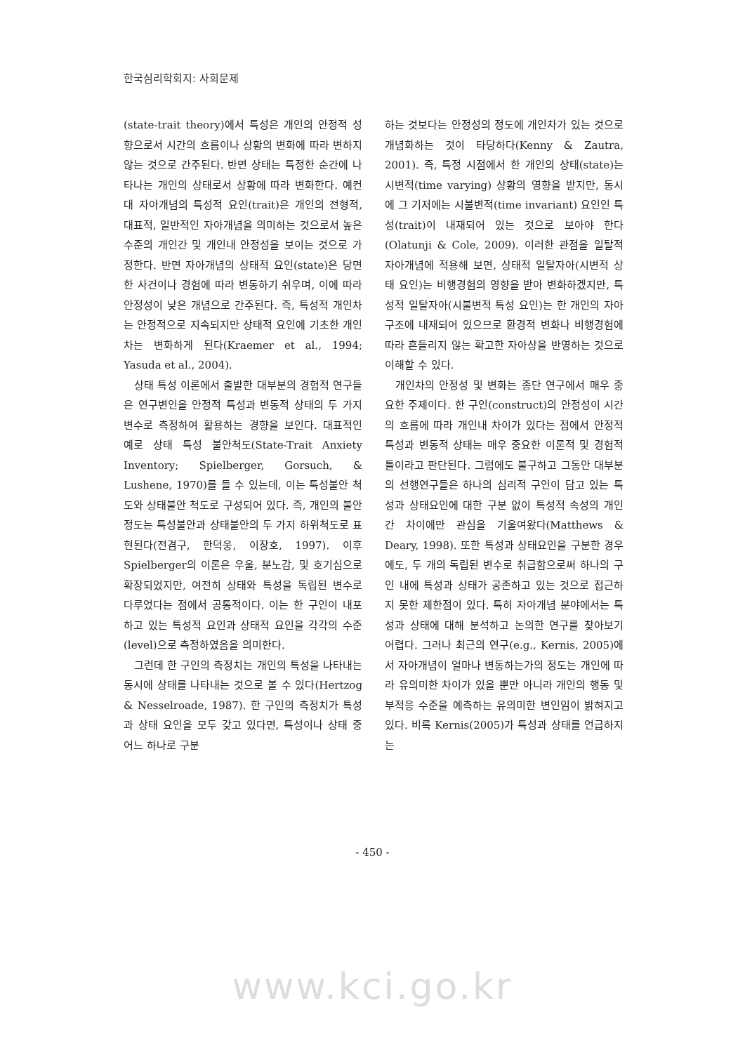한국심리학회지: 사회문제
(state-trait theory)에서 특성은 개인의 안정적 성향으로서 시간의 흐름이나 상황의 변화에 따라 변하지 않는 것으로 간주된다. 반면 상태는 특정한 순간에 나타나는 개인의 상태로서 상황에 따라 변화한다. 예컨대 자아개념의 특성적 요인(trait)은 개인의 전형적, 대표적, 일반적인 자아개념을 의미하는 것으로서 높은 수준의 개인간 및 개인내 안정성을 보이는 것으로 가정한다. 반면 자아개념의 상태적 요인(state)은 당면한 사건이나 경험에 따라 변동하기 쉬우며, 이에 따라 안정성이 낮은 개념으로 간주된다. 즉, 특성적 개인차는 안정적으로 지속되지만 상태적 요인에 기초한 개인차는 변화하게 된다(Kraemer et al., 1994; Yasuda et al., 2004).
상태 특성 이론에서 출발한 대부분의 경험적 연구들은 연구변인을 안정적 특성과 변동적 상태의 두 가지 변수로 측정하여 활용하는 경향을 보인다. 대표적인 예로 상태 특성 불안척도(State-Trait Anxiety Inventory; Spielberger, Gorsuch, & Lushene, 1970)를 들 수 있는데, 이는 특성불안 척도와 상태불안 척도로 구성되어 있다. 즉, 개인의 불안 정도는 특성불안과 상태불안의 두 가지 하위척도로 표현된다(전겸구, 한덕웅, 이장호, 1997). 이후 Spielberger의 이론은 우울, 분노감, 및 호기심으로 확장되었지만, 여전히 상태와 특성을 독립된 변수로 다루었다는 점에서 공통적이다. 이는 한 구인이 내포하고 있는 특성적 요인과 상태적 요인을 각각의 수준(level)으로 측정하였음을 의미한다.
그런데 한 구인의 측정치는 개인의 특성을 나타내는 동시에 상태를 나타내는 것으로 볼 수 있다(Hertzog & Nesselroade, 1987). 한 구인의 측정치가 특성과 상태 요인을 모두 갖고 있다면, 특성이나 상태 중 어느 하나로 구분
하는 것보다는 안정성의 정도에 개인차가 있는 것으로 개념화하는 것이 타당하다(Kenny & Zautra, 2001). 즉, 특정 시점에서 한 개인의 상태(state)는 시변적(time varying) 상황의 영향을 받지만, 동시에 그 기저에는 시불변적(time invariant) 요인인 특성(trait)이 내재되어 있는 것으로 보아야 한다(Olatunji & Cole, 2009). 이러한 관점을 일탈적 자아개념에 적용해 보면, 상태적 일탈자아(시변적 상태 요인)는 비행경험의 영향을 받아 변화하겠지만, 특성적 일탈자아(시불변적 특성 요인)는 한 개인의 자아구조에 내재되어 있으므로 환경적 변화나 비행경험에 따라 흔들리지 않는 확고한 자아상을 반영하는 것으로 이해할 수 있다.
개인차의 안정성 및 변화는 종단 연구에서 매우 중요한 주제이다. 한 구인(construct)의 안정성이 시간의 흐름에 따라 개인내 차이가 있다는 점에서 안정적 특성과 변동적 상태는 매우 중요한 이론적 및 경험적 틀이라고 판단된다. 그럼에도 불구하고 그동안 대부분의 선행연구들은 하나의 심리적 구인이 담고 있는 특성과 상태요인에 대한 구분 없이 특성적 속성의 개인간 차이에만 관심을 기울여왔다(Matthews & Deary, 1998). 또한 특성과 상태요인을 구분한 경우에도, 두 개의 독립된 변수로 취급함으로써 하나의 구인 내에 특성과 상태가 공존하고 있는 것으로 접근하지 못한 제한점이 있다. 특히 자아개념 분야에서는 특성과 상태에 대해 분석하고 논의한 연구를 찾아보기 어렵다. 그러나 최근의 연구(e.g., Kernis, 2005)에서 자아개념이 얼마나 변동하는가의 정도는 개인에 따라 유의미한 차이가 있을 뿐만 아니라 개인의 행동 및 부적응 수준을 예측하는 유의미한 변인임이 밝혀지고 있다. 비록 Kernis(2005)가 특성과 상태를 언급하지는
- 450 -
www.kci.go.kr